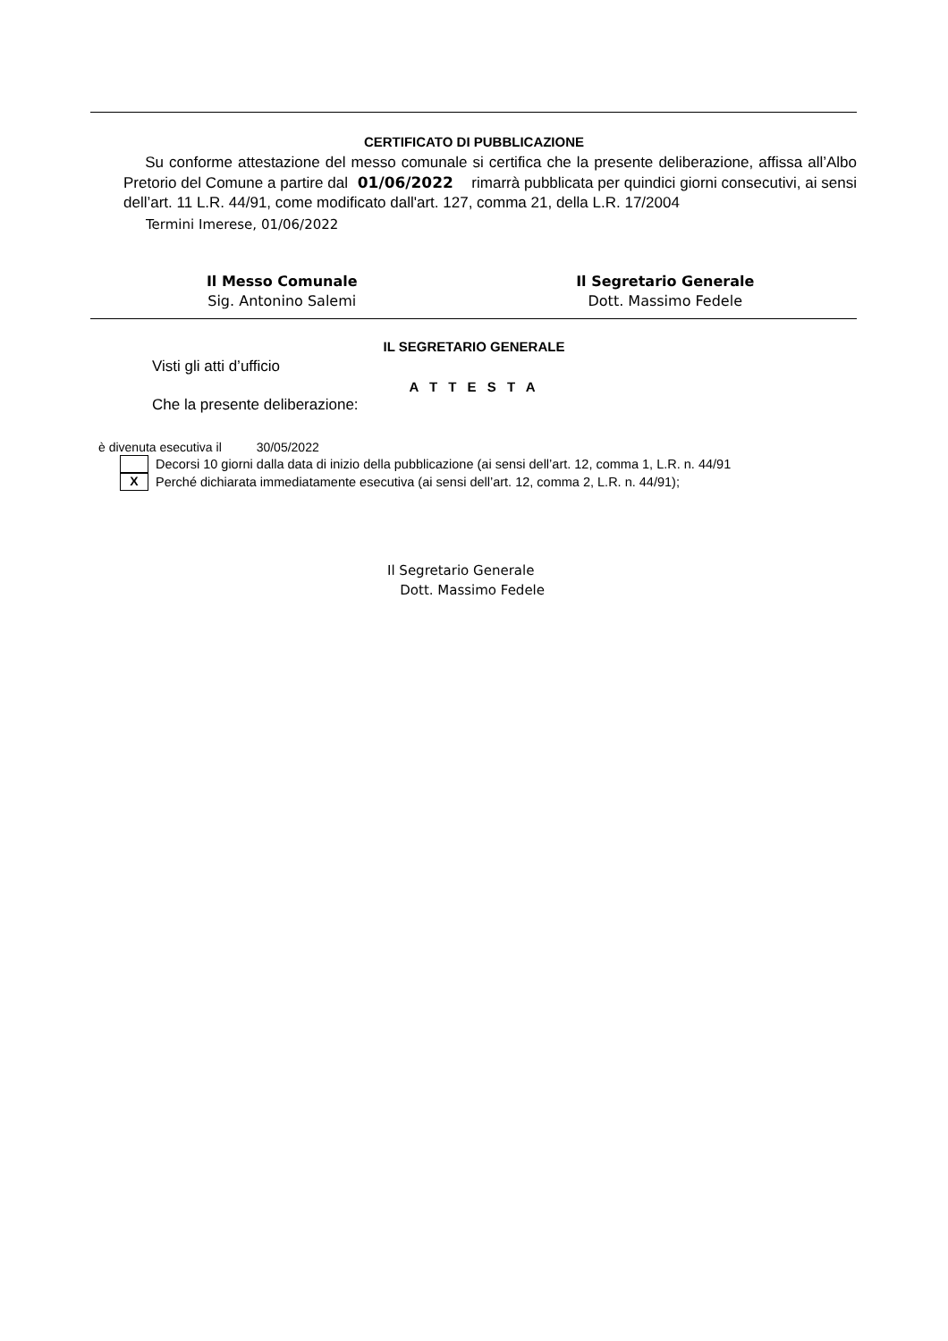CERTIFICATO DI PUBBLICAZIONE
Su conforme attestazione del messo comunale si certifica che la presente deliberazione, affissa all’Albo Pretorio del Comune a partire dal 01/06/2022 rimarrà pubblicata per quindici giorni consecutivi, ai sensi dell’art. 11 L.R. 44/91, come modificato dall'art. 127, comma 21, della L.R. 17/2004
Termini Imerese, 01/06/2022
Il Messo Comunale
Sig. Antonino Salemi
Il Segretario Generale
Dott. Massimo Fedele
IL SEGRETARIO GENERALE
Visti gli atti d’ufficio
A T T E S T A
Che la presente deliberazione:
è divenuta esecutiva il 30/05/2022
Decorsi 10 giorni dalla data di inizio della pubblicazione (ai sensi dell’art. 12, comma 1, L.R. n. 44/91
X
Perché dichiarata immediatamente esecutiva (ai sensi dell’art. 12, comma 2, L.R. n. 44/91);
Il Segretario Generale
Dott. Massimo Fedele